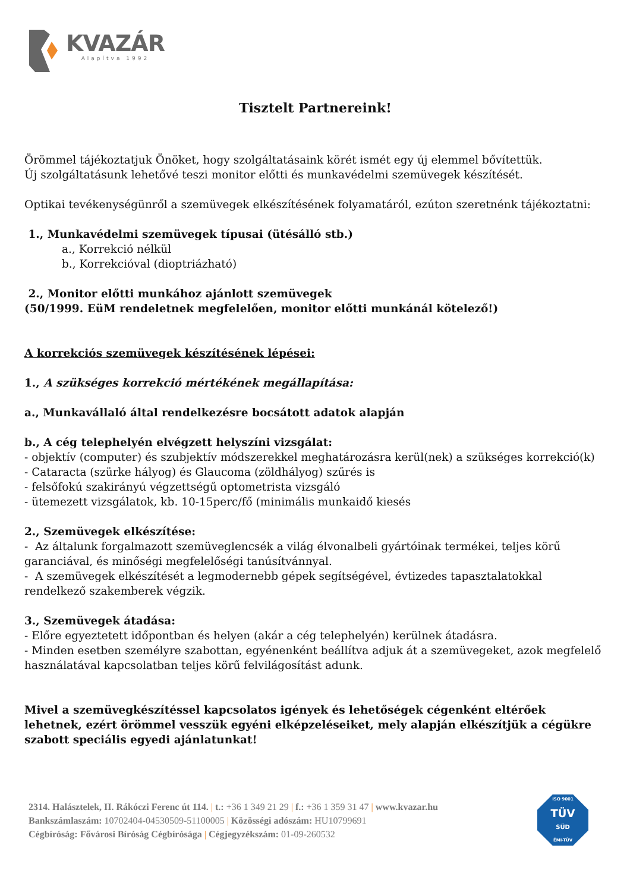KVAZÁR
Alapítva 1992
Tisztelt Partnereink!
Örömmel tájékoztatjuk Önöket, hogy szolgáltatásaink körét ismét egy új elemmel bővítettük.
Új szolgáltatásunk lehetővé teszi monitor előtti és munkavédelmi szemüvegek készítését.
Optikai tevékenységünről a szemüvegek elkészítésének folyamatáról, ezúton szeretnénk tájékoztatni:
1., Munkavédelmi szemüvegek típusai (ütésálló stb.)
a., Korrekció nélkül
b., Korrekcióval (dioptriázható)
2., Monitor előtti munkához ajánlott szemüvegek
(50/1999. EüM rendeletnek megfelelően, monitor előtti munkánál kötelező!)
A korrekciós szemüvegek készítésének lépései:
1., A szükséges korrekció mértékének megállapítása:
a., Munkavállaló által rendelkezésre bocsátott adatok alapján
b., A cég telephelyén elvégzett helyszíni vizsgálat:
- objektív (computer) és szubjektív módszerekkel meghatározásra kerül(nek) a szükséges korrekció(k)
- Cataracta (szürke hályog) és Glaucoma (zöldhályog) szűrés is
- felsőfokú szakirányú végzettségű optometrista vizsgáló
- ütemezett vizsgálatok, kb. 10-15perc/fő (minimális munkaidő kiesés
2., Szemüvegek elkészítése:
- Az általunk forgalmazott szemüveglencsék a világ élvonalbeli gyártóinak termékei, teljes körű garanciával, és minőségi megfelelőségi tanúsítvánnyal.
- A szemüvegek elkészítését a legmodernebb gépek segítségével, évtizedes tapasztalatokkal rendelkező szakemberek végzik.
3., Szemüvegek átadása:
- Előre egyeztetett időpontban és helyen (akár a cég telephelyén) kerülnek átadásra.
- Minden esetben személyre szabottan, egyénenként beállítva adjuk át a szemüvegeket, azok megfelelő használatával kapcsolatban teljes körű felvilágosítást adunk.
Mivel a szemüvegkészítéssel kapcsolatos igények és lehetőségek cégenként eltérőek lehetnek, ezért örömmel vesszük egyéni elképzeléseiket, mely alapján elkészítjük a cégükre szabott speciális egyedi ajánlatunkat!
2314. Halásztelek, II. Rákóczi Ferenc út 114. | t.: +36 1 349 21 29 | f.: +36 1 359 31 47 | www.kvazar.hu
Bankszámlaszám: 10702404-04530509-51100005 | Közösségi adószám: HU10799691
Cégbíróság: Fővárosi Bíróság Cégbírósága | Cégjegyzékszám: 01-09-260532
ISO 9001
TÜV
SÜD
ÉMI-TÜV